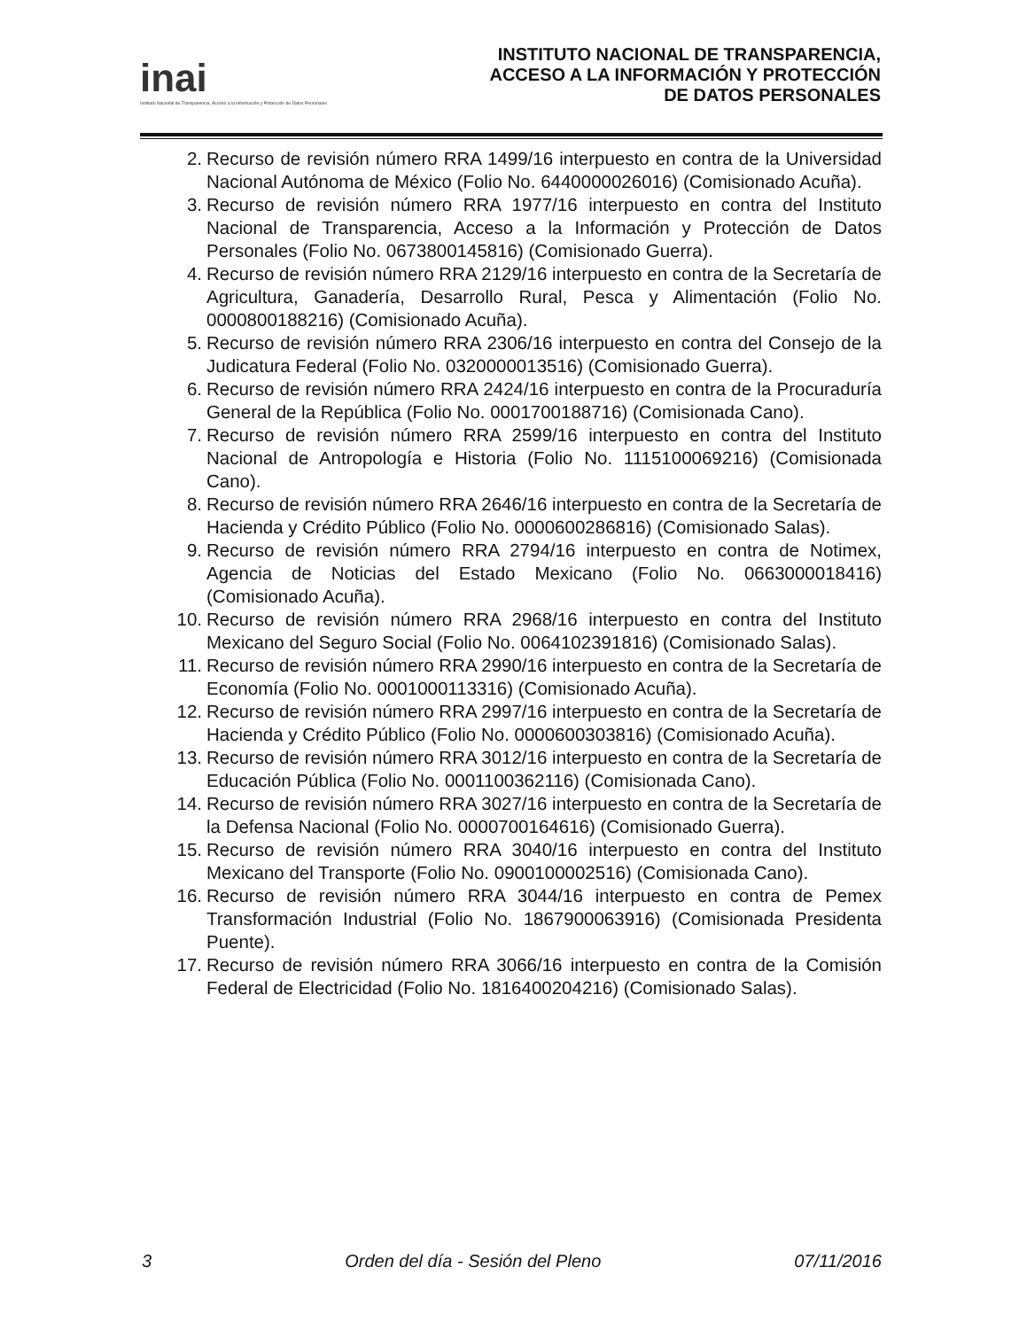inai
Instituto Nacional de Transparencia, Acceso a la Información y Protección de Datos Personales
INSTITUTO NACIONAL DE TRANSPARENCIA,
ACCESO A LA INFORMACIÓN Y PROTECCIÓN
DE DATOS PERSONALES
2. Recurso de revisión número RRA 1499/16 interpuesto en contra de la Universidad Nacional Autónoma de México (Folio No. 6440000026016) (Comisionado Acuña).
3. Recurso de revisión número RRA 1977/16 interpuesto en contra del Instituto Nacional de Transparencia, Acceso a la Información y Protección de Datos Personales (Folio No. 0673800145816) (Comisionado Guerra).
4. Recurso de revisión número RRA 2129/16 interpuesto en contra de la Secretaría de Agricultura, Ganadería, Desarrollo Rural, Pesca y Alimentación (Folio No. 0000800188216) (Comisionado Acuña).
5. Recurso de revisión número RRA 2306/16 interpuesto en contra del Consejo de la Judicatura Federal (Folio No. 0320000013516) (Comisionado Guerra).
6. Recurso de revisión número RRA 2424/16 interpuesto en contra de la Procuraduría General de la República (Folio No. 0001700188716) (Comisionada Cano).
7. Recurso de revisión número RRA 2599/16 interpuesto en contra del Instituto Nacional de Antropología e Historia (Folio No. 1115100069216) (Comisionada Cano).
8. Recurso de revisión número RRA 2646/16 interpuesto en contra de la Secretaría de Hacienda y Crédito Público (Folio No. 0000600286816) (Comisionado Salas).
9. Recurso de revisión número RRA 2794/16 interpuesto en contra de Notimex, Agencia de Noticias del Estado Mexicano (Folio No. 0663000018416) (Comisionado Acuña).
10. Recurso de revisión número RRA 2968/16 interpuesto en contra del Instituto Mexicano del Seguro Social (Folio No. 0064102391816) (Comisionado Salas).
11. Recurso de revisión número RRA 2990/16 interpuesto en contra de la Secretaría de Economía (Folio No. 0001000113316) (Comisionado Acuña).
12. Recurso de revisión número RRA 2997/16 interpuesto en contra de la Secretaría de Hacienda y Crédito Público (Folio No. 0000600303816) (Comisionado Acuña).
13. Recurso de revisión número RRA 3012/16 interpuesto en contra de la Secretaría de Educación Pública (Folio No. 0001100362116) (Comisionada Cano).
14. Recurso de revisión número RRA 3027/16 interpuesto en contra de la Secretaría de la Defensa Nacional (Folio No. 0000700164616) (Comisionado Guerra).
15. Recurso de revisión número RRA 3040/16 interpuesto en contra del Instituto Mexicano del Transporte (Folio No. 0900100002516) (Comisionada Cano).
16. Recurso de revisión número RRA 3044/16 interpuesto en contra de Pemex Transformación Industrial (Folio No. 1867900063916) (Comisionada Presidenta Puente).
17. Recurso de revisión número RRA 3066/16 interpuesto en contra de la Comisión Federal de Electricidad (Folio No. 1816400204216) (Comisionado Salas).
3 Orden del día - Sesión del Pleno 07/11/2016